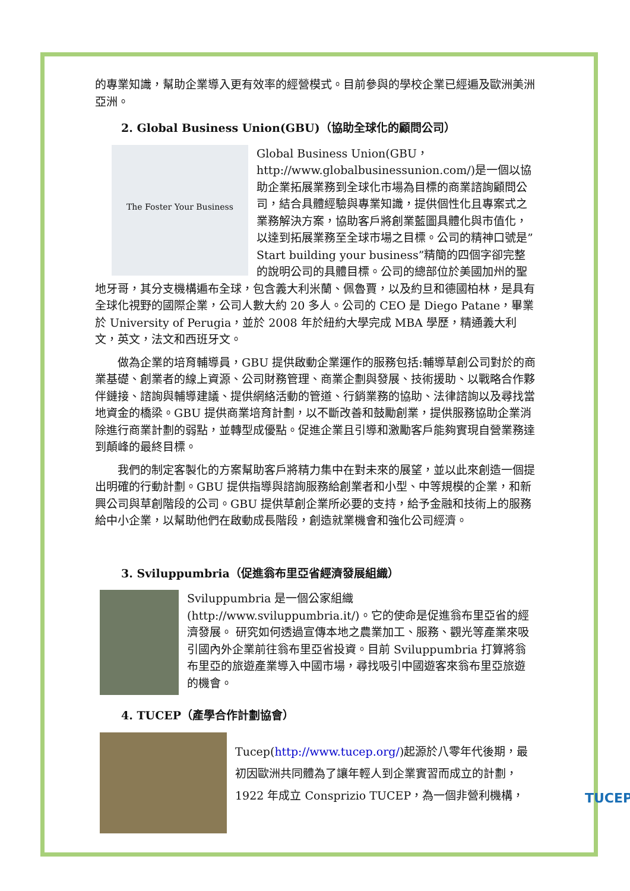的專業知識，幫助企業導入更有效率的經營模式。目前參與的學校企業已經遍及歐洲美洲亞洲。
2. Global Business Union(GBU)（協助全球化的顧問公司）
The Foster Your Business
Global Business Union(GBU，http://www.globalbusinessunion.com/)是一個以協助企業拓展業務到全球化市場為目標的商業諮詢顧問公司，結合具體經驗與專業知識，提供個性化且專案式之業務解決方案，協助客戶將創業藍圖具體化與市值化，以達到拓展業務至全球市場之目標。公司的精神口號是”Start building your business”精簡的四個字卻完整的說明公司的具體目標。公司的總部位於美國加州的聖地牙哥，其分支機構遍布全球，包含義大利米蘭、佩魯賈，以及約旦和德國柏林，是具有全球化視野的國際企業，公司人數大約 20 多人。公司的 CEO 是 Diego Patane，畢業於 University of Perugia，並於 2008 年於紐約大學完成 MBA 學歷，精通義大利文，英文，法文和西班牙文。
做為企業的培育輔導員，GBU 提供啟動企業運作的服務包括:輔導草創公司對於的商業基礎、創業者的線上資源、公司財務管理、商業企劃與發展、技術援助、以戰略合作夥伴鏈接、諮詢與輔導建議、提供網絡活動的管道、行銷業務的協助、法律諮詢以及尋找當地資金的橋梁。GBU 提供商業培育計劃，以不斷改善和鼓勵創業，提供服務協助企業消除進行商業計劃的弱點，並轉型成優點。促進企業且引導和激勵客戶能夠實現自營業務達到顛峰的最終目標。
我們的制定客製化的方案幫助客戶將精力集中在對未來的展望，並以此來創造一個提出明確的行動計劃。GBU 提供指導與諮詢服務給創業者和小型、中等規模的企業，和新興公司與草創階段的公司。GBU 提供草創企業所必要的支持，給予金融和技術上的服務給中小企業，以幫助他們在啟動成長階段，創造就業機會和強化公司經濟。
3. Sviluppumbria（促進翁布里亞省經濟發展組織）
Sviluppumbria 是一個公家組織(http://www.sviluppumbria.it/)。它的使命是促進翁布里亞省的經濟發展。 研究如何透過宣傳本地之農業加工、服務、觀光等產業來吸引國內外企業前往翁布里亞省投資。目前 Sviluppumbria 打算將翁布里亞的旅遊產業導入中國市場，尋找吸引中國遊客來翁布里亞旅遊的機會。
4. TUCEP（產學合作計劃協會）
Tucep(http://www.tucep.org/)起源於八零年代後期，最初因歐洲共同體為了讓年輕人到企業實習而成立的計劃，1922 年成立 Consprizio TUCEP，為一個非營利機構，
TUCEP